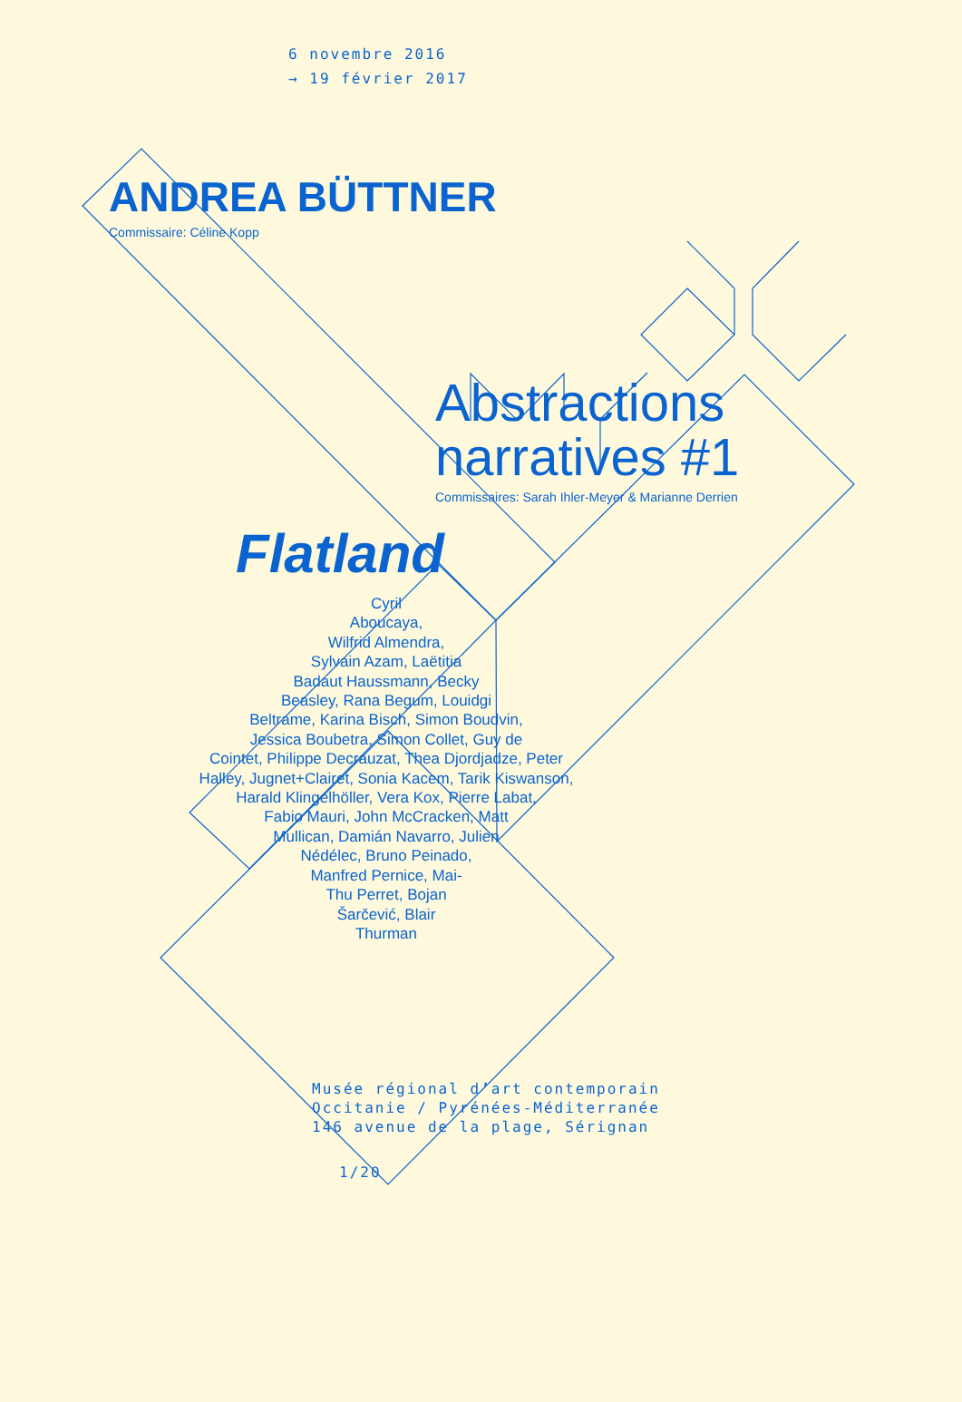6 novembre 2016
→ 19 février 2017
ANDREA BÜTTNER
Commissaire: Céline Kopp
Abstractions
narratives #1
Commissaires: Sarah Ihler-Meyer & Marianne Derrien
Flatland
Cyril
Aboucaya,
Wilfrid Almendra,
Sylvain Azam, Laëtitia
Badaut Haussmann, Becky
Beasley, Rana Begum, Louidgi
Beltrame, Karina Bisch, Simon Boudvin,
Jessica Boubetra, Simon Collet, Guy de
Cointet, Philippe Decrauzat, Thea Djordjadze, Peter
Halley, Jugnet+Clairet, Sonia Kacem, Tarik Kiswanson,
Harald Klingelhöller, Vera Kox, Pierre Labat,
Fabio Mauri, John McCracken, Matt
Mullican, Damián Navarro, Julien
Nédélec, Bruno Peinado,
Manfred Pernice, Mai-
Thu Perret, Bojan
Šarčević, Blair
Thurman
Musée régional d’art contemporain
Occitanie / Pyrénées-Méditerranée
146 avenue de la plage, Sérignan
1/20